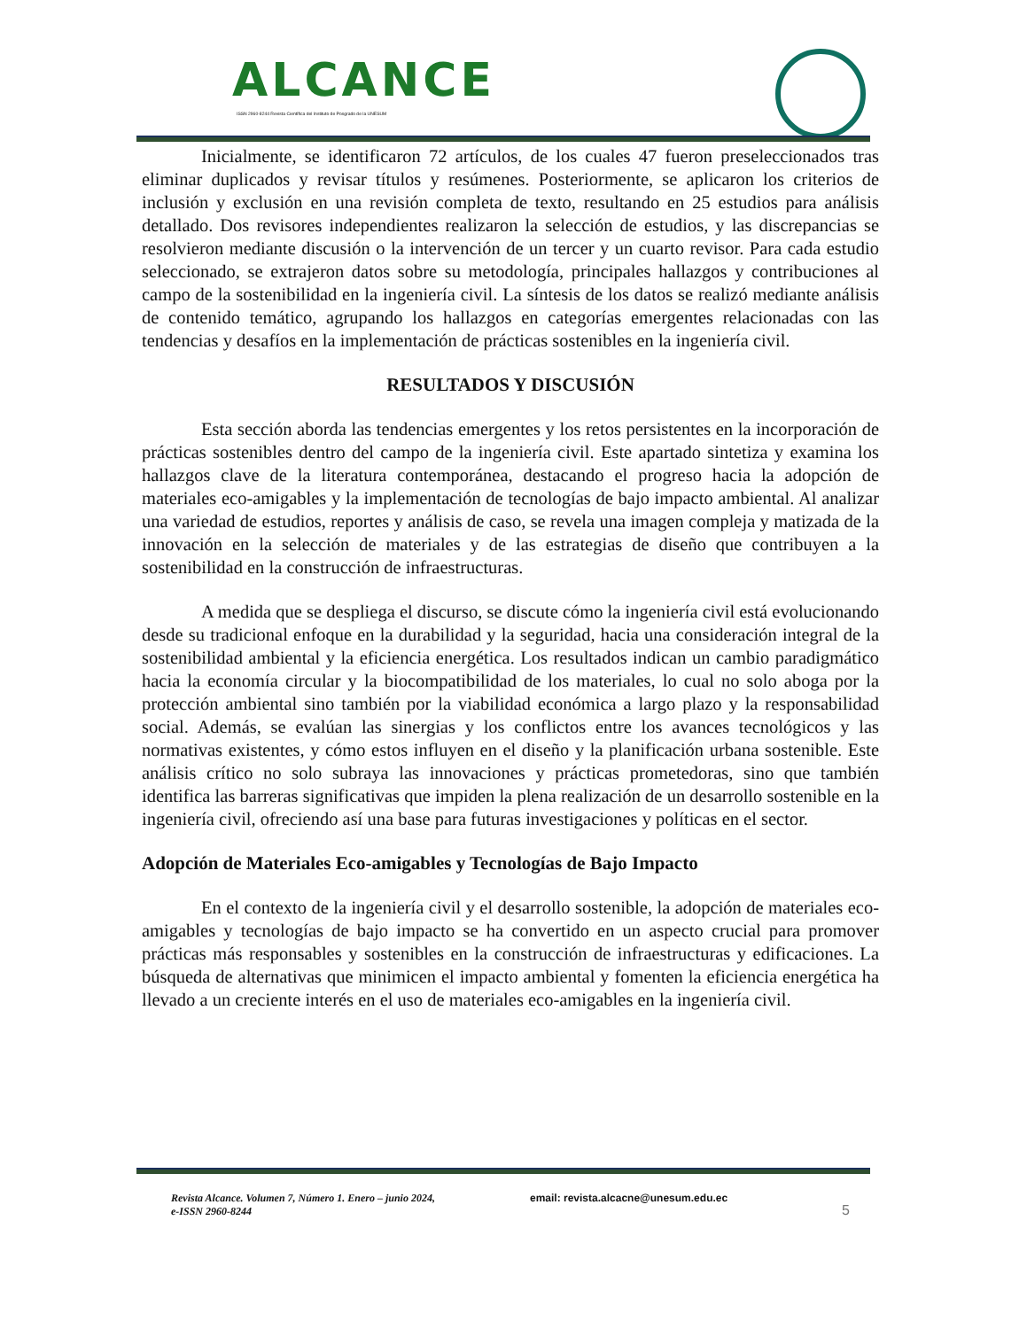ALCANCE
ISSN 2960-8244 Revista Científica del Instituto de Posgrado de la UNESUM
Inicialmente, se identificaron 72 artículos, de los cuales 47 fueron preseleccionados tras eliminar duplicados y revisar títulos y resúmenes. Posteriormente, se aplicaron los criterios de inclusión y exclusión en una revisión completa de texto, resultando en 25 estudios para análisis detallado. Dos revisores independientes realizaron la selección de estudios, y las discrepancias se resolvieron mediante discusión o la intervención de un tercer y un cuarto revisor. Para cada estudio seleccionado, se extrajeron datos sobre su metodología, principales hallazgos y contribuciones al campo de la sostenibilidad en la ingeniería civil. La síntesis de los datos se realizó mediante análisis de contenido temático, agrupando los hallazgos en categorías emergentes relacionadas con las tendencias y desafíos en la implementación de prácticas sostenibles en la ingeniería civil.
RESULTADOS Y DISCUSIÓN
Esta sección aborda las tendencias emergentes y los retos persistentes en la incorporación de prácticas sostenibles dentro del campo de la ingeniería civil. Este apartado sintetiza y examina los hallazgos clave de la literatura contemporánea, destacando el progreso hacia la adopción de materiales eco-amigables y la implementación de tecnologías de bajo impacto ambiental. Al analizar una variedad de estudios, reportes y análisis de caso, se revela una imagen compleja y matizada de la innovación en la selección de materiales y de las estrategias de diseño que contribuyen a la sostenibilidad en la construcción de infraestructuras.
A medida que se despliega el discurso, se discute cómo la ingeniería civil está evolucionando desde su tradicional enfoque en la durabilidad y la seguridad, hacia una consideración integral de la sostenibilidad ambiental y la eficiencia energética. Los resultados indican un cambio paradigmático hacia la economía circular y la biocompatibilidad de los materiales, lo cual no solo aboga por la protección ambiental sino también por la viabilidad económica a largo plazo y la responsabilidad social. Además, se evalúan las sinergias y los conflictos entre los avances tecnológicos y las normativas existentes, y cómo estos influyen en el diseño y la planificación urbana sostenible. Este análisis crítico no solo subraya las innovaciones y prácticas prometedoras, sino que también identifica las barreras significativas que impiden la plena realización de un desarrollo sostenible en la ingeniería civil, ofreciendo así una base para futuras investigaciones y políticas en el sector.
Adopción de Materiales Eco-amigables y Tecnologías de Bajo Impacto
En el contexto de la ingeniería civil y el desarrollo sostenible, la adopción de materiales eco-amigables y tecnologías de bajo impacto se ha convertido en un aspecto crucial para promover prácticas más responsables y sostenibles en la construcción de infraestructuras y edificaciones. La búsqueda de alternativas que minimicen el impacto ambiental y fomenten la eficiencia energética ha llevado a un creciente interés en el uso de materiales eco-amigables en la ingeniería civil.
Revista Alcance. Volumen 7, Número 1. Enero – junio 2024,
e-ISSN 2960-8244
email: revista.alcacne@unesum.edu.ec
5